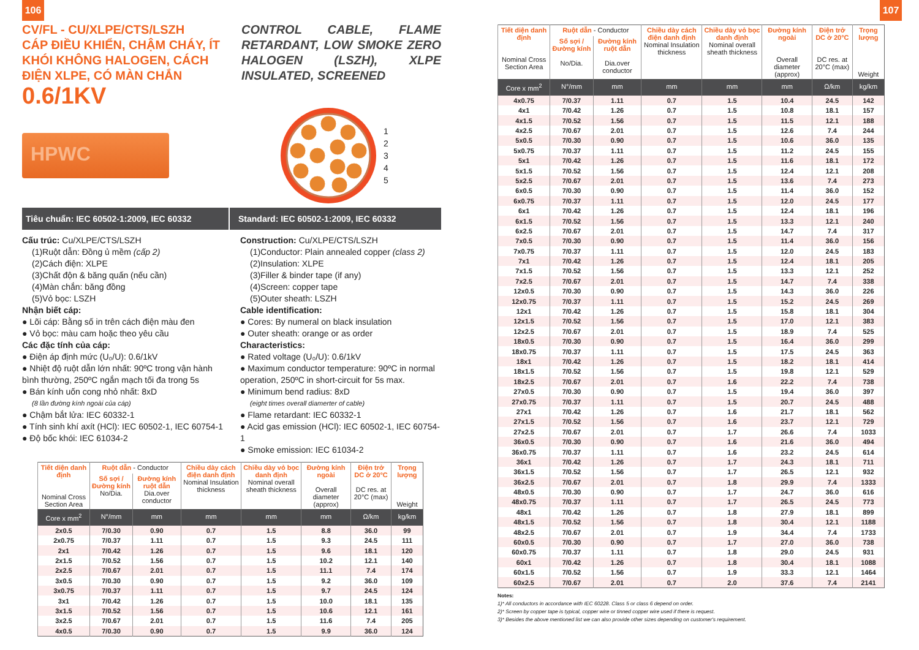106
107
CV/FL - CU/XLPE/CTS/LSZH
CÁP ĐIỀU KHIỂN, CHẬM CHÁY, ÍT KHÓI KHÔNG HALOGEN, CÁCH ĐIỆN XLPE, CÓ MÀN CHẮN
0.6/1KV
CONTROL CABLE, FLAME RETARDANT, LOW SMOKE ZERO HALOGEN (LSZH), XLPE INSULATED, SCREENED
HPWC
1
2
3
4
5
Tiêu chuẩn: IEC 60502-1:2009, IEC 60332 Standard: IEC 60502-1:2009, IEC 60332
Cấu trúc: Cu/XLPE/CTS/LSZH
(1)Ruột dẫn: Đồng ủ mềm (cấp 2)
(2)Cách điện: XLPE
(3)Chất độn & băng quấn (nếu cần)
(4)Màn chắn: băng đồng
(5)Vỏ bọc: LSZH
Nhận biết cáp:
● Lõi cáp: Bằng số in trên cách điện màu đen
● Vỏ bọc: màu cam hoặc theo yêu cầu
Các đặc tính của cáp:
● Điện áp định mức (U₀/U): 0.6/1kV
● Nhiệt độ ruột dẫn lớn nhất: 90ºC trong vận hành bình thường, 250ºC ngắn mạch tối đa trong 5s
● Bán kính uốn cong nhỏ nhất: 8xD
(8 lần đường kính ngoài của cáp)
● Chậm bắt lửa: IEC 60332-1
● Tính sinh khí axít (HCl): IEC 60502-1, IEC 60754-1
● Độ bốc khói: IEC 61034-2
Construction: Cu/XLPE/CTS/LSZH
(1)Conductor: Plain annealed copper (class 2)
(2)Insulation: XLPE
(3)Filler & binder tape (if any)
(4)Screen: copper tape
(5)Outer sheath: LSZH
Cable identification:
● Cores: By numeral on black insulation
● Outer sheath: orange or as order
Characteristics:
● Rated voltage (U₀/U): 0.6/1kV
● Maximum conductor temperature: 90ºC in normal operation, 250ºC in short-circuit for 5s max.
● Minimum bend radius: 8xD
(eight times overall diamerter of cable)
● Flame retardant: IEC 60332-1
● Acid gas emission (HCl): IEC 60502-1, IEC 60754-1
● Smoke emission: IEC 61034-2
| Tiết diện danh định Nominal Cross Section Area | Ruột dẫn - Conductor | | Chiều dày cách điện danh định Nominal Insulation thickness | Chiều dày vỏ bọc danh định Nominal overall sheath thickness | Đường kính ngoài Overall diameter (approx) | Điện trở DC ở 20°C DC res. at 20°C (max) | Trọng lượng Weight |
| --- | --- | --- | --- | --- | --- | --- | --- |
| | Số sợi / Đường kính No/Dia. | Đường kính ruột dẫn Dia.over conductor | | | | | |
| Core x mm<sup>2</sup> | N°/mm | mm | mm | mm | mm | Ω/km | kg/km |
| 2x0.5 | 7/0.30 | 0.90 | 0.7 | 1.5 | 8.8 | 36.0 | 99 |
| 2x0.75 | 7/0.37 | 1.11 | 0.7 | 1.5 | 9.3 | 24.5 | 111 |
| 2x1 | 7/0.42 | 1.26 | 0.7 | 1.5 | 9.6 | 18.1 | 120 |
| 2x1.5 | 7/0.52 | 1.56 | 0.7 | 1.5 | 10.2 | 12.1 | 140 |
| 2x2.5 | 7/0.67 | 2.01 | 0.7 | 1.5 | 11.1 | 7.4 | 174 |
| 3x0.5 | 7/0.30 | 0.90 | 0.7 | 1.5 | 9.2 | 36.0 | 109 |
| 3x0.75 | 7/0.37 | 1.11 | 0.7 | 1.5 | 9.7 | 24.5 | 124 |
| 3x1 | 7/0.42 | 1.26 | 0.7 | 1.5 | 10.0 | 18.1 | 135 |
| 3x1.5 | 7/0.52 | 1.56 | 0.7 | 1.5 | 10.6 | 12.1 | 161 |
| 3x2.5 | 7/0.67 | 2.01 | 0.7 | 1.5 | 11.6 | 7.4 | 205 |
| 4x0.5 | 7/0.30 | 0.90 | 0.7 | 1.5 | 9.9 | 36.0 | 124 |
| Tiết diện danh định Nominal Cross Section Area | Ruột dẫn - Conductor | | Chiều dày cách điện danh định Nominal Insulation thickness | Chiều dày vỏ bọc danh định Nominal overall sheath thickness | Đường kính ngoài Overall diameter (approx) | Điện trở DC ở 20°C DC res. at 20°C (max) | Trọng lượng Weight |
| --- | --- | --- | --- | --- | --- | --- | --- |
| | Số sợi / Đường kính No/Dia. | Đường kính ruột dẫn Dia.over conductor | | | | | |
| Core x mm<sup>2</sup> | N°/mm | mm | mm | mm | mm | Ω/km | kg/km |
| 4x0.75 | 7/0.37 | 1.11 | 0.7 | 1.5 | 10.4 | 24.5 | 142 |
| 4x1 | 7/0.42 | 1.26 | 0.7 | 1.5 | 10.8 | 18.1 | 157 |
| 4x1.5 | 7/0.52 | 1.56 | 0.7 | 1.5 | 11.5 | 12.1 | 188 |
| 4x2.5 | 7/0.67 | 2.01 | 0.7 | 1.5 | 12.6 | 7.4 | 244 |
| 5x0.5 | 7/0.30 | 0.90 | 0.7 | 1.5 | 10.6 | 36.0 | 135 |
| 5x0.75 | 7/0.37 | 1.11 | 0.7 | 1.5 | 11.2 | 24.5 | 155 |
| 5x1 | 7/0.42 | 1.26 | 0.7 | 1.5 | 11.6 | 18.1 | 172 |
| 5x1.5 | 7/0.52 | 1.56 | 0.7 | 1.5 | 12.4 | 12.1 | 208 |
| 5x2.5 | 7/0.67 | 2.01 | 0.7 | 1.5 | 13.6 | 7.4 | 273 |
| 6x0.5 | 7/0.30 | 0.90 | 0.7 | 1.5 | 11.4 | 36.0 | 152 |
| 6x0.75 | 7/0.37 | 1.11 | 0.7 | 1.5 | 12.0 | 24.5 | 177 |
| 6x1 | 7/0.42 | 1.26 | 0.7 | 1.5 | 12.4 | 18.1 | 196 |
| 6x1.5 | 7/0.52 | 1.56 | 0.7 | 1.5 | 13.3 | 12.1 | 240 |
| 6x2.5 | 7/0.67 | 2.01 | 0.7 | 1.5 | 14.7 | 7.4 | 317 |
| 7x0.5 | 7/0.30 | 0.90 | 0.7 | 1.5 | 11.4 | 36.0 | 156 |
| 7x0.75 | 7/0.37 | 1.11 | 0.7 | 1.5 | 12.0 | 24.5 | 183 |
| 7x1 | 7/0.42 | 1.26 | 0.7 | 1.5 | 12.4 | 18.1 | 205 |
| 7x1.5 | 7/0.52 | 1.56 | 0.7 | 1.5 | 13.3 | 12.1 | 252 |
| 7x2.5 | 7/0.67 | 2.01 | 0.7 | 1.5 | 14.7 | 7.4 | 338 |
| 12x0.5 | 7/0.30 | 0.90 | 0.7 | 1.5 | 14.3 | 36.0 | 226 |
| 12x0.75 | 7/0.37 | 1.11 | 0.7 | 1.5 | 15.2 | 24.5 | 269 |
| 12x1 | 7/0.42 | 1.26 | 0.7 | 1.5 | 15.8 | 18.1 | 304 |
| 12x1.5 | 7/0.52 | 1.56 | 0.7 | 1.5 | 17.0 | 12.1 | 383 |
| 12x2.5 | 7/0.67 | 2.01 | 0.7 | 1.5 | 18.9 | 7.4 | 525 |
| 18x0.5 | 7/0.30 | 0.90 | 0.7 | 1.5 | 16.4 | 36.0 | 299 |
| 18x0.75 | 7/0.37 | 1.11 | 0.7 | 1.5 | 17.5 | 24.5 | 363 |
| 18x1 | 7/0.42 | 1.26 | 0.7 | 1.5 | 18.2 | 18.1 | 414 |
| 18x1.5 | 7/0.52 | 1.56 | 0.7 | 1.5 | 19.8 | 12.1 | 529 |
| 18x2.5 | 7/0.67 | 2.01 | 0.7 | 1.6 | 22.2 | 7.4 | 738 |
| 27x0.5 | 7/0.30 | 0.90 | 0.7 | 1.5 | 19.4 | 36.0 | 397 |
| 27x0.75 | 7/0.37 | 1.11 | 0.7 | 1.5 | 20.7 | 24.5 | 488 |
| 27x1 | 7/0.42 | 1.26 | 0.7 | 1.6 | 21.7 | 18.1 | 562 |
| 27x1.5 | 7/0.52 | 1.56 | 0.7 | 1.6 | 23.7 | 12.1 | 729 |
| 27x2.5 | 7/0.67 | 2.01 | 0.7 | 1.7 | 26.6 | 7.4 | 1033 |
| 36x0.5 | 7/0.30 | 0.90 | 0.7 | 1.6 | 21.6 | 36.0 | 494 |
| 36x0.75 | 7/0.37 | 1.11 | 0.7 | 1.6 | 23.2 | 24.5 | 614 |
| 36x1 | 7/0.42 | 1.26 | 0.7 | 1.7 | 24.3 | 18.1 | 711 |
| 36x1.5 | 7/0.52 | 1.56 | 0.7 | 1.7 | 26.5 | 12.1 | 932 |
| 36x2.5 | 7/0.67 | 2.01 | 0.7 | 1.8 | 29.9 | 7.4 | 1333 |
| 48x0.5 | 7/0.30 | 0.90 | 0.7 | 1.7 | 24.7 | 36.0 | 616 |
| 48x0.75 | 7/0.37 | 1.11 | 0.7 | 1.7 | 26.5 | 24.5 | 773 |
| 48x1 | 7/0.42 | 1.26 | 0.7 | 1.8 | 27.9 | 18.1 | 899 |
| 48x1.5 | 7/0.52 | 1.56 | 0.7 | 1.8 | 30.4 | 12.1 | 1188 |
| 48x2.5 | 7/0.67 | 2.01 | 0.7 | 1.9 | 34.4 | 7.4 | 1733 |
| 60x0.5 | 7/0.30 | 0.90 | 0.7 | 1.7 | 27.0 | 36.0 | 738 |
| 60x0.75 | 7/0.37 | 1.11 | 0.7 | 1.8 | 29.0 | 24.5 | 931 |
| 60x1 | 7/0.42 | 1.26 | 0.7 | 1.8 | 30.4 | 18.1 | 1088 |
| 60x1.5 | 7/0.52 | 1.56 | 0.7 | 1.9 | 33.3 | 12.1 | 1464 |
| 60x2.5 | 7/0.67 | 2.01 | 0.7 | 2.0 | 37.6 | 7.4 | 2141 |
Notes:
1)* All conductors in accordance with IEC 60228. Class 5 or class 6 depend on order.
2)* Screen by copper tape is typical, copper wire or tinned copper wire used if there is request.
3)* Besides the above mentioned list we can also provide other sizes depending on customer's requirement.